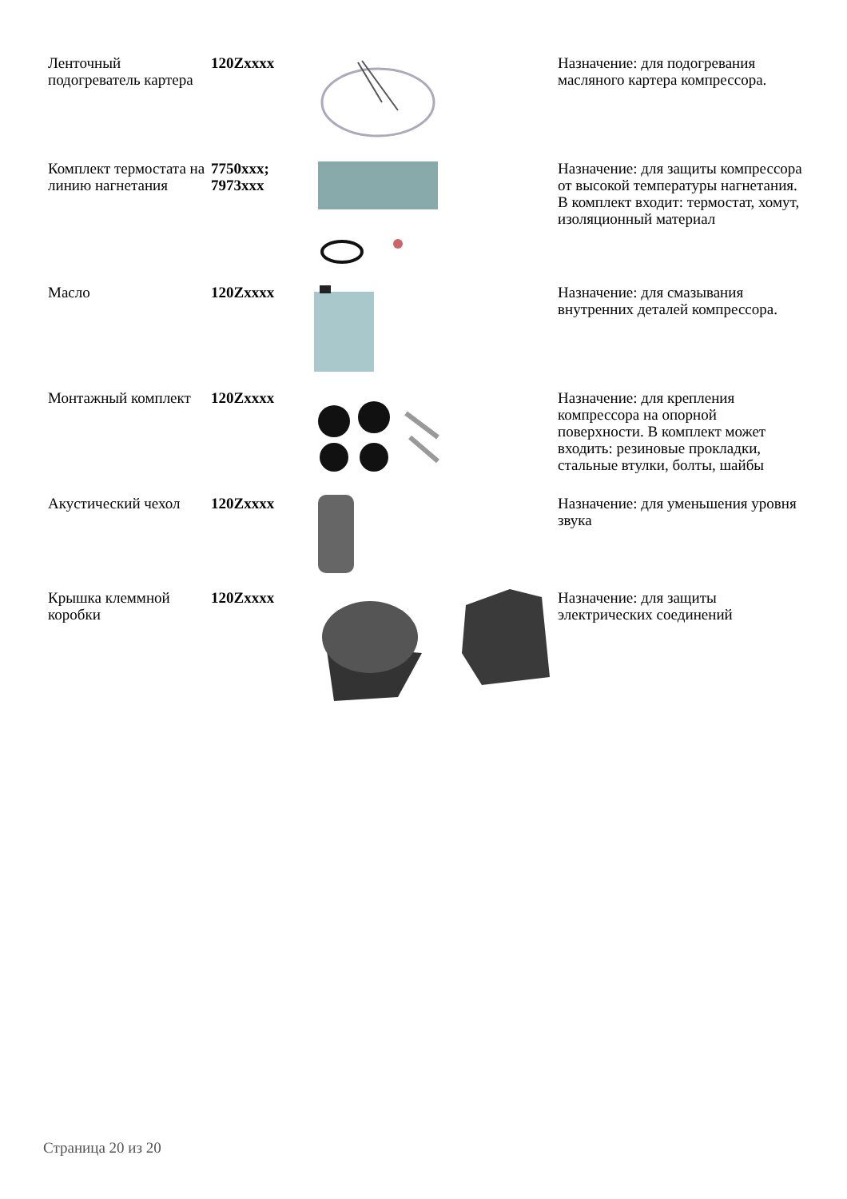| Ленточный подогреватель картера | 120Zxxxx | | Назначение: для подогревания масляного картера компрессора. |
| Комплект термостата на линию нагнетания | 7750xxx; 7973xxx | | Назначение: для защиты компрессора от высокой температуры нагнетания. В комплект входит: термостат, хомут, изоляционный материал |
| Масло | 120Zxxxx | | Назначение: для смазывания внутренних деталей компрессора. |
| Монтажный комплект | 120Zxxxx | | Назначение: для крепления компрессора на опорной поверхности. В комплект может входить: резиновые прокладки, стальные втулки, болты, шайбы |
| Акустический чехол | 120Zxxxx | | Назначение: для уменьшения уровня звука |
| Крышка клеммной коробки | 120Zxxxx | | Назначение: для защиты электрических соединений |
Страница 20 из 20